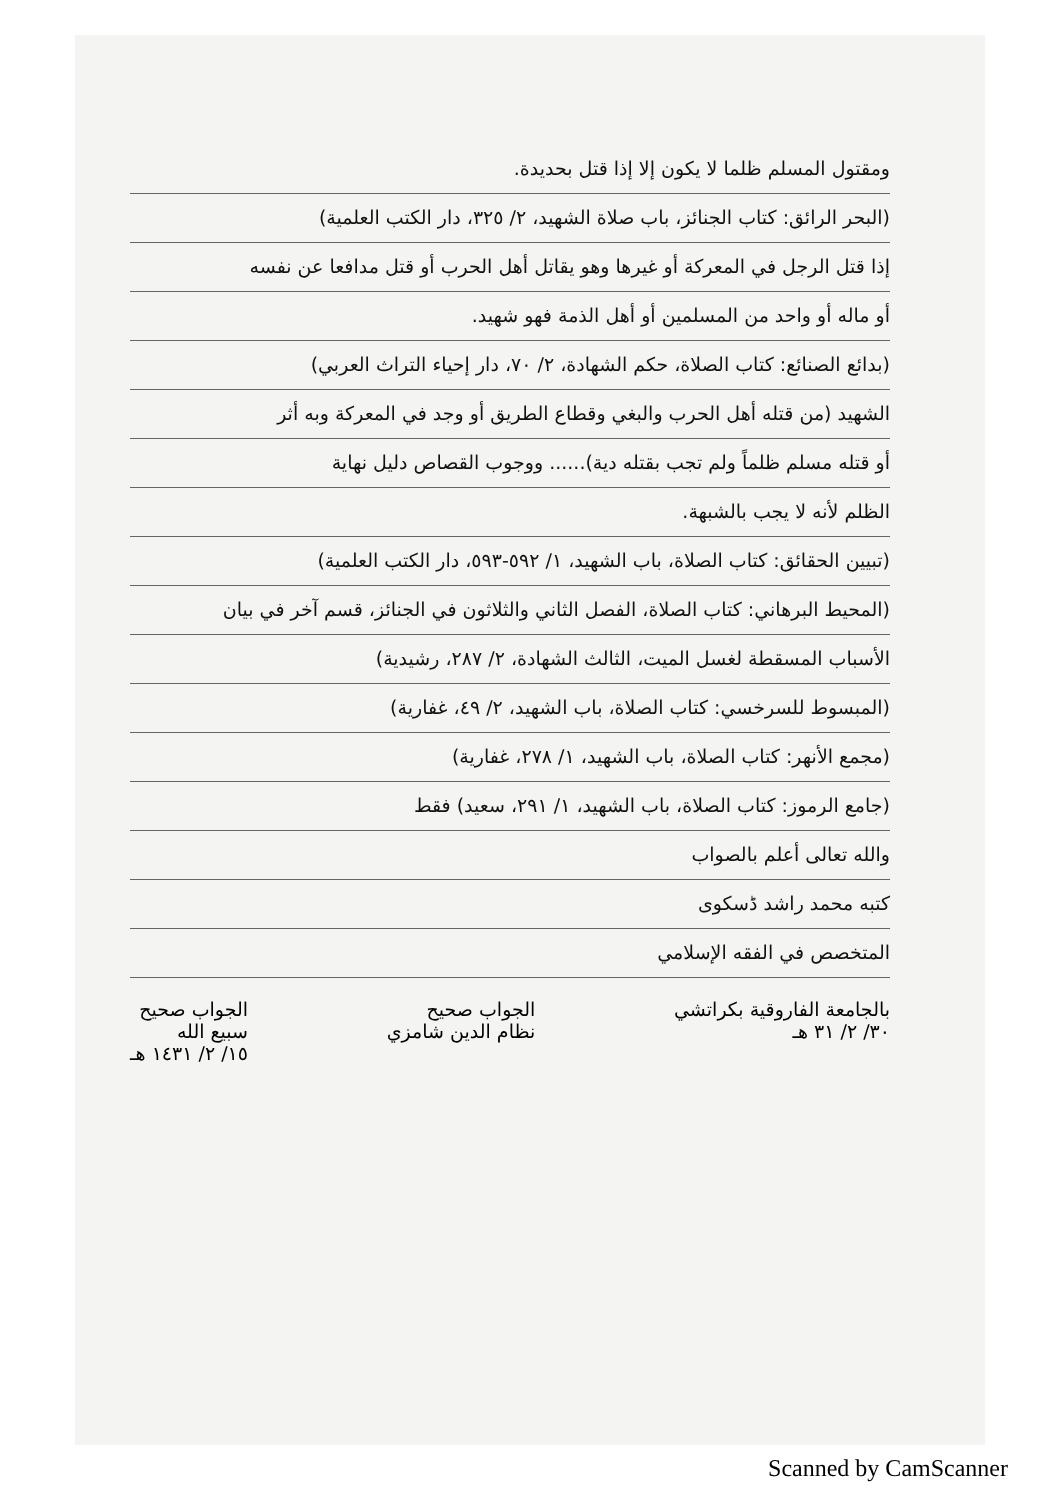ومقتول المسلم ظلما لا يكون إلا إذا قتل بحديدة.
(البحر الرائق: كتاب الجنائز، باب صلاة الشهيد، ٢/ ٣٢٥، دار الكتب العلمية)
إذا قتل الرجل في المعركة أو غيرها وهو يقاتل أهل الحرب أو قتل مدافعا عن نفسه
أو ماله أو واحد من المسلمين أو أهل الذمة فهو شهيد.
(بدائع الصنائع: كتاب الصلاة، حكم الشهادة، ٢/ ٧٠، دار إحياء التراث العربي)
الشهيد (من قتله أهل الحرب والبغي وقطاع الطريق أو وجد في المعركة وبه أثر
أو قتله مسلم ظلماً ولم تجب بقتله دية)...... ووجوب القصاص دليل نهاية
الظلم لأنه لا يجب بالشبهة.
(تبيين الحقائق: كتاب الصلاة، باب الشهيد، ١/ ٥٩٢-٥٩٣، دار الكتب العلمية)
(المحيط البرهاني: كتاب الصلاة، الفصل الثاني والثلاثون في الجنائز، قسم آخر في بيان
الأسباب المسقطة لغسل الميت، الثالث الشهادة، ٢/ ٢٨٧، رشيدية)
(المبسوط للسرخسي: كتاب الصلاة، باب الشهيد، ٢/ ٤٩، غفارية)
(مجمع الأنهر: كتاب الصلاة، باب الشهيد، ١/ ٢٧٨، غفارية)
(جامع الرموز: كتاب الصلاة، باب الشهيد، ١/ ٢٩١، سعيد) فقط
والله تعالى أعلم بالصواب
كتبه محمد راشد ڈسکوی
المتخصص في الفقه الإسلامي
بالجامعة الفاروقية بكراتشي
٣٠/ ٢/ ٣١ هـ
الجواب صحيح
نظام الدين شامزي
الجواب صحيح
سبيع الله
١٥/ ٢/ ١٤٣١ هـ
Scanned by CamScanner